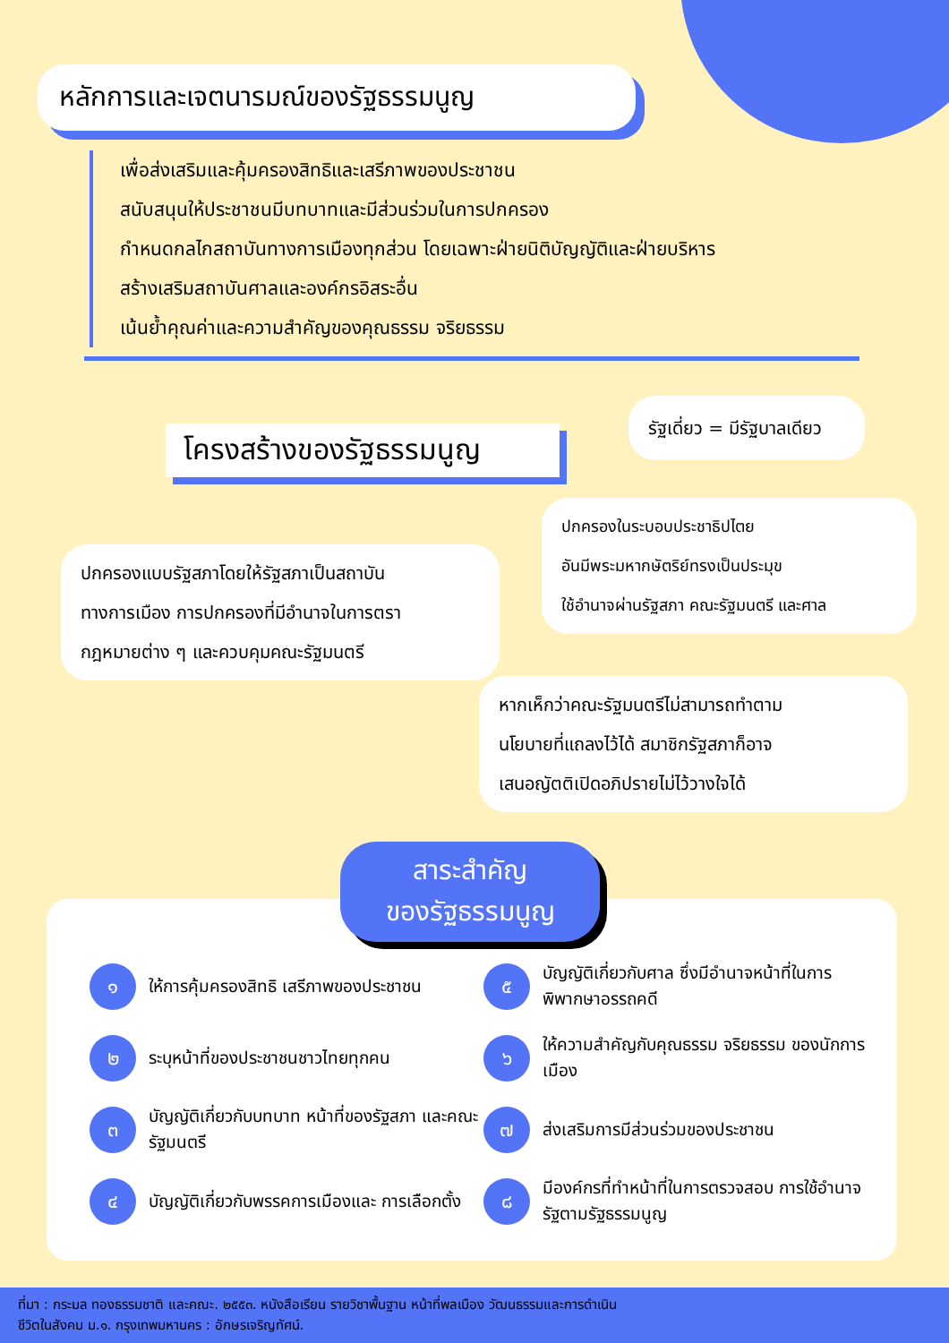หลักการและเจตนารมณ์ของรัฐธรรมนูญ
เพื่อส่งเสริมและคุ้มครองสิทธิและเสรีภาพของประชาชน
สนับสนุนให้ประชาชนมีบทบาทและมีส่วนร่วมในการปกครอง
กำหนดกลไกสถาบันทางการเมืองทุกส่วน โดยเฉพาะฝ่ายนิติบัญญัติและฝ่ายบริหาร
สร้างเสริมสถาบันศาลและองค์กรอิสระอื่น
เน้นย้ำคุณค่าและความสำคัญของคุณธรรม จริยธรรม
โครงสร้างของรัฐธรรมนูญ
รัฐเดี่ยว = มีรัฐบาลเดียว
ปกครองในระบอบประชาธิปไตย
อันมีพระมหากษัตริย์ทรงเป็นประมุข
ใช้อำนาจผ่านรัฐสภา คณะรัฐมนตรี และศาล
ปกครองแบบรัฐสภาโดยให้รัฐสภาเป็นสถาบัน
ทางการเมือง การปกครองที่มีอำนาจในการตรา
กฎหมายต่าง ๆ และควบคุมคณะรัฐมนตรี
หากเห็กว่าคณะรัฐมนตรีไม่สามารถทำตาม
นโยบายที่แถลงไว้ได้ สมาชิกรัฐสภาก็อาจ
เสนอญัตติเปิดอภิปรายไม่ไว้วางใจได้
สาระสำคัญ
ของรัฐธรรมนูญ
๑ ให้การคุ้มครองสิทธิ เสรีภาพของประชาชน
๕ บัญญัติเกี่ยวกับศาล ซึ่งมีอำนาจหน้าที่ในการพิพากษาอรรถคดี
๒ ระบุหน้าที่ของประชาชนชาวไทยทุกคน
๖ ให้ความสำคัญกับคุณธรรม จริยธรรม ของนักการเมือง
๓ บัญญัติเกี่ยวกับบทบาท หน้าที่ของรัฐสภา และคณะรัฐมนตรี
๗ ส่งเสริมการมีส่วนร่วมของประชาชน
๔ บัญญัติเกี่ยวกับพรรคการเมืองและ การเลือกตั้ง
๘ มีองค์กรที่ทำหน้าที่ในการตรวจสอบ การใช้อำนาจรัฐตามรัฐธรรมนูญ
ที่มา : กระมล ทองธรรมชาติ และคณะ. ๒๕๕๓. หนังสือเรียน รายวิชาพื้นฐาน หน้าที่พลเมือง วัฒนธรรมและการดำเนิน
ชีวิตในสังคม ม.๑. กรุงเทพมหานคร : อักษรเจริญทัศน์.